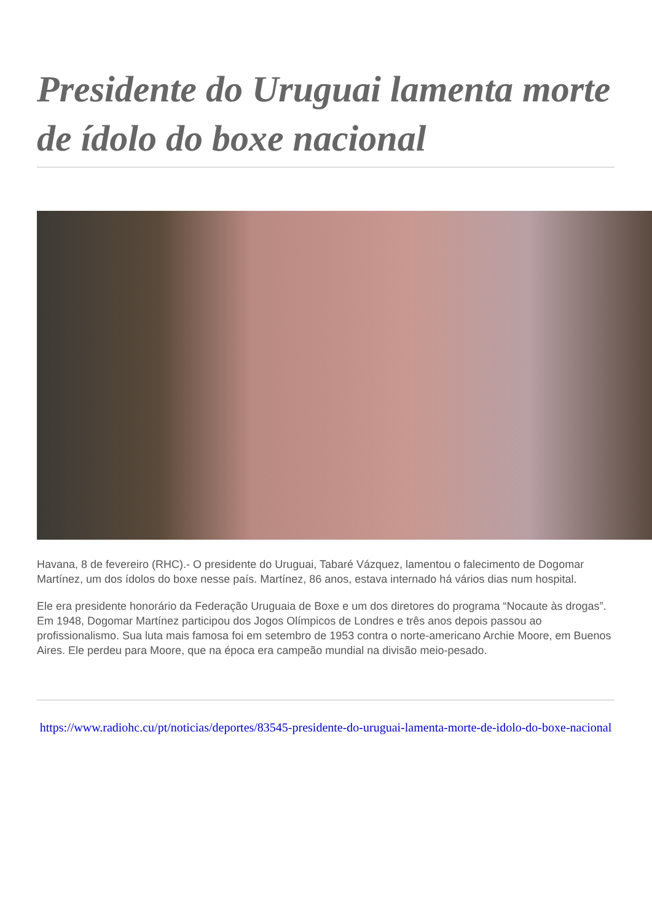Presidente do Uruguai lamenta morte de ídolo do boxe nacional
Havana, 8 de fevereiro (RHC).- O presidente do Uruguai, Tabaré Vázquez, lamentou o falecimento de Dogomar Martínez, um dos ídolos do boxe nesse país. Martínez, 86 anos, estava internado há vários dias num hospital.
Ele era presidente honorário da Federação Uruguaia de Boxe e um dos diretores do programa “Nocaute às drogas”. Em 1948, Dogomar Martínez participou dos Jogos Olímpicos de Londres e três anos depois passou ao profissionalismo. Sua luta mais famosa foi em setembro de 1953 contra o norte-americano Archie Moore, em Buenos Aires. Ele perdeu para Moore, que na época era campeão mundial na divisão meio-pesado.
https://www.radiohc.cu/pt/noticias/deportes/83545-presidente-do-uruguai-lamenta-morte-de-idolo-do-boxe-nacional